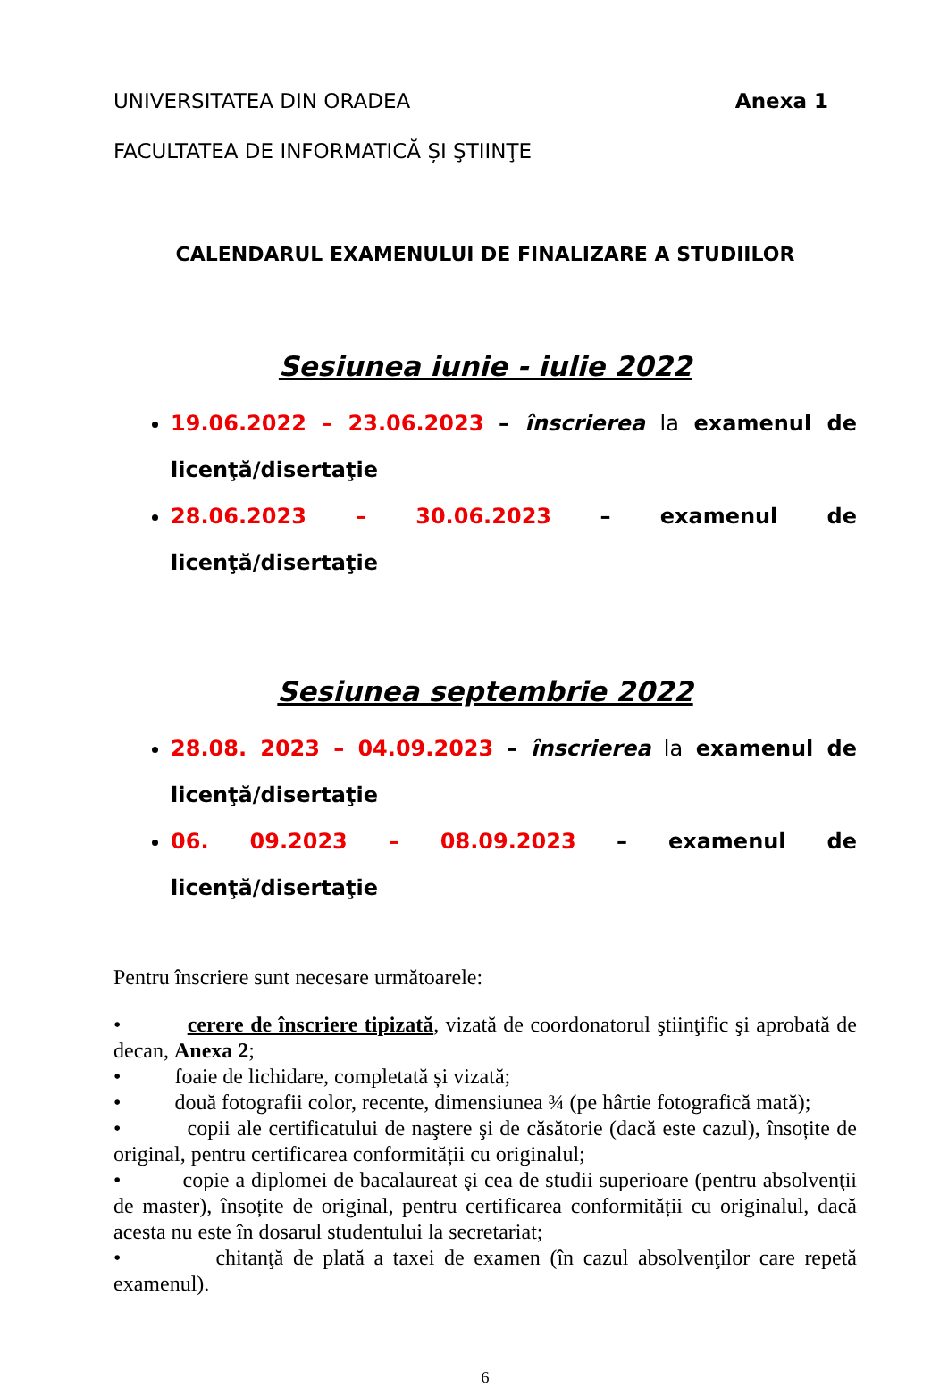UNIVERSITATEA DIN ORADEA Anexa 1
FACULTATEA DE INFORMATICĂ ȘI ŞTIINŢE
CALENDARUL EXAMENULUI DE FINALIZARE A STUDIILOR
Sesiunea iunie - iulie 2022
19.06.2022 – 23.06.2023 – înscrierea la examenul de licenţă/disertaţie
28.06.2023 – 30.06.2023 – examenul de licenţă/disertaţie
Sesiunea septembrie 2022
28.08. 2023 – 04.09.2023 – înscrierea la examenul de licenţă/disertaţie
06. 09.2023 – 08.09.2023 – examenul de licenţă/disertaţie
Pentru înscriere sunt necesare următoarele:
• cerere de înscriere tipizată, vizată de coordonatorul ştiinţific şi aprobată de decan, Anexa 2;
• foaie de lichidare, completată și vizată;
• două fotografii color, recente, dimensiunea ¾ (pe hârtie fotografică mată);
• copii ale certificatului de naştere şi de căsătorie (dacă este cazul), însoțite de original, pentru certificarea conformității cu originalul;
• copie a diplomei de bacalaureat şi cea de studii superioare (pentru absolvenţii de master), însoțite de original, pentru certificarea conformității cu originalul, dacă acesta nu este în dosarul studentului la secretariat;
• chitanţă de plată a taxei de examen (în cazul absolvenţilor care repetă examenul).
6